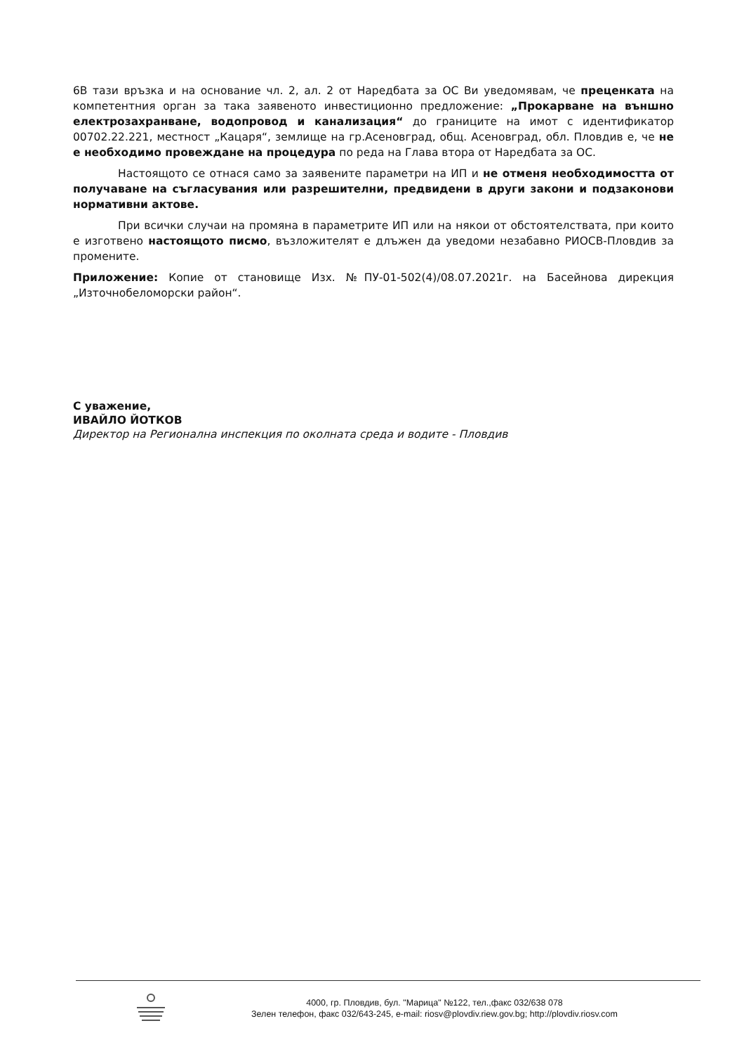6В тази връзка и на основание чл. 2, ал. 2 от Наредбата за ОС Ви уведомявам, че преценката на компетентния орган за така заявеното инвестиционно предложение: „Прокарване на външно електрозахранване, водопровод и канализация“ до границите на имот с идентификатор 00702.22.221, местност „Кацаря“, землище на гр.Асеновград, общ. Асеновград, обл. Пловдив е, че не е необходимо провеждане на процедура по реда на Глава втора от Наредбата за ОС.
Настоящото се отнася само за заявените параметри на ИП и не отменя необходимостта от получаване на съгласувания или разрешителни, предвидени в други закони и подзаконови нормативни актове.
При всички случаи на промяна в параметрите ИП или на някои от обстоятелствата, при които е изготвено настоящото писмо, възложителят е длъжен да уведоми незабавно РИОСВ-Пловдив за промените.
Приложение: Копие от становище Изх. №ПУ-01-502(4)/08.07.2021г. на Басейнова дирекция „Източнобеломорски район“.
С уважение,
ИВАЙЛО ЙОТКОВ
Директор на Регионална инспекция по околната среда и водите - Пловдив
4000, гр. Пловдив, бул. "Марица" №122, тел.,факс 032/638 078
Зелен телефон, факс 032/643-245, e-mail: riosv@plovdiv.riew.gov.bg; http://plovdiv.riosv.com